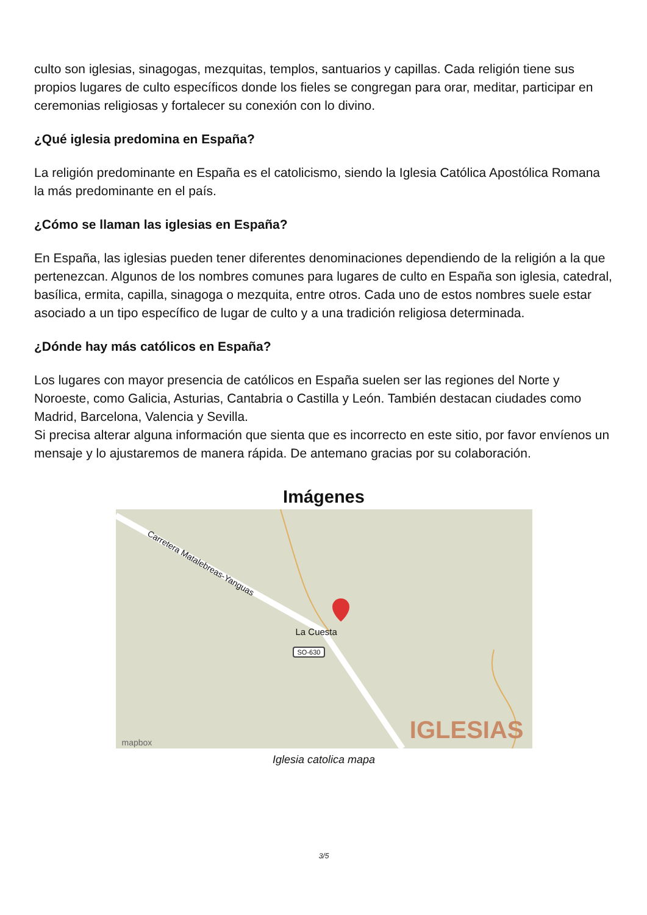culto son iglesias, sinagogas, mezquitas, templos, santuarios y capillas. Cada religión tiene sus propios lugares de culto específicos donde los fieles se congregan para orar, meditar, participar en ceremonias religiosas y fortalecer su conexión con lo divino.
¿Qué iglesia predomina en España?
La religión predominante en España es el catolicismo, siendo la Iglesia Católica Apostólica Romana la más predominante en el país.
¿Cómo se llaman las iglesias en España?
En España, las iglesias pueden tener diferentes denominaciones dependiendo de la religión a la que pertenezcan. Algunos de los nombres comunes para lugares de culto en España son iglesia, catedral, basílica, ermita, capilla, sinagoga o mezquita, entre otros. Cada uno de estos nombres suele estar asociado a un tipo específico de lugar de culto y a una tradición religiosa determinada.
¿Dónde hay más católicos en España?
Los lugares con mayor presencia de católicos en España suelen ser las regiones del Norte y Noroeste, como Galicia, Asturias, Cantabria o Castilla y León. También destacan ciudades como Madrid, Barcelona, Valencia y Sevilla.
Si precisa alterar alguna información que sienta que es incorrecto en este sitio, por favor envíenos un mensaje y lo ajustaremos de manera rápida. De antemano gracias por su colaboración.
Imágenes
La Cuesta
SO-630
Carretera Matalebreas-Yanguas
IGLESIAS mapbox
Iglesia catolica mapa
3/5